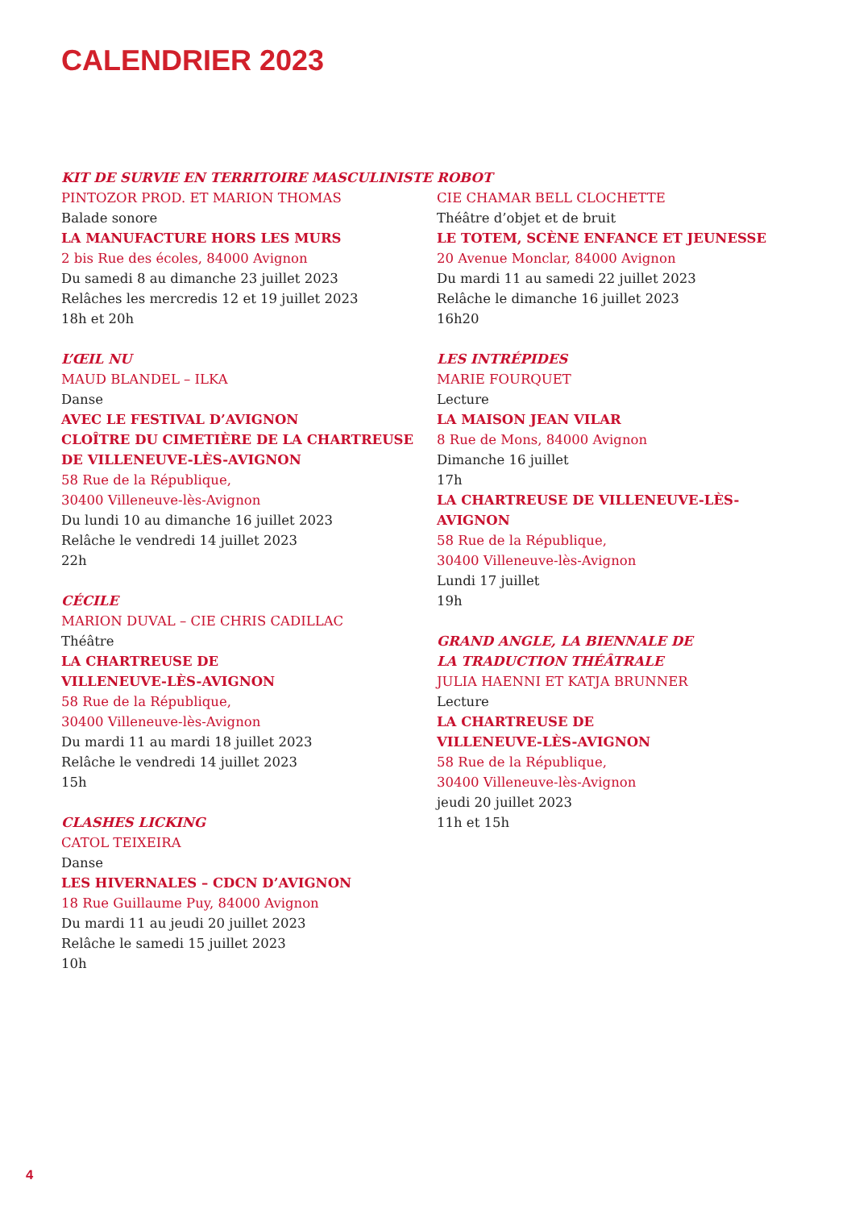CALENDRIER 2023
KIT DE SURVIE EN TERRITOIRE MASCULINISTE
PINTOZOR PROD. ET MARION THOMAS
Balade sonore
LA MANUFACTURE HORS LES MURS
2 bis Rue des écoles, 84000 Avignon
Du samedi 8 au dimanche 23 juillet 2023
Relâches les mercredis 12 et 19 juillet 2023
18h et 20h
L’ŒIL NU
MAUD BLANDEL – ILKA
Danse
AVEC LE FESTIVAL D’AVIGNON
CLOÎTRE DU CIMETIÈRE DE LA CHARTREUSE DE VILLENEUVE-LÈS-AVIGNON
58 Rue de la République,
30400 Villeneuve-lès-Avignon
Du lundi 10 au dimanche 16 juillet 2023
Relâche le vendredi 14 juillet 2023
22h
CÉCILE
MARION DUVAL – CIE CHRIS CADILLAC
Théâtre
LA CHARTREUSE DE
VILLENEUVE-LÈS-AVIGNON
58 Rue de la République,
30400 Villeneuve-lès-Avignon
Du mardi 11 au mardi 18 juillet 2023
Relâche le vendredi 14 juillet 2023
15h
CLASHES LICKING
CATOL TEIXEIRA
Danse
LES HIVERNALES – CDCN D’AVIGNON
18 Rue Guillaume Puy, 84000 Avignon
Du mardi 11 au jeudi 20 juillet 2023
Relâche le samedi 15 juillet 2023
10h
ROBOT
CIE CHAMAR BELL CLOCHETTE
Théâtre d’objet et de bruit
LE TOTEM, SCÈNE ENFANCE ET JEUNESSE
20 Avenue Monclar, 84000 Avignon
Du mardi 11 au samedi 22 juillet 2023
Relâche le dimanche 16 juillet 2023
16h20
LES INTRÉPIDES
MARIE FOURQUET
Lecture
LA MAISON JEAN VILAR
8 Rue de Mons, 84000 Avignon
Dimanche 16 juillet
17h
LA CHARTREUSE DE VILLENEUVE-LÈS-AVIGNON
58 Rue de la République,
30400 Villeneuve-lès-Avignon
Lundi 17 juillet
19h
GRAND ANGLE, LA BIENNALE DE
LA TRADUCTION THÉÂTRALE
JULIA HAENNI ET KATJA BRUNNER
Lecture
LA CHARTREUSE DE
VILLENEUVE-LÈS-AVIGNON
58 Rue de la République,
30400 Villeneuve-lès-Avignon
jeudi 20 juillet 2023
11h et 15h
4